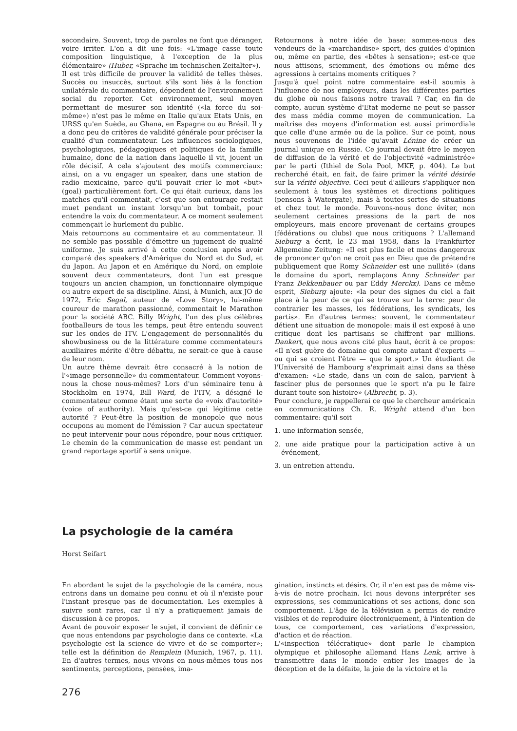secondaire. Souvent, trop de paroles ne font que déranger, voire irriter. L'on a dit une fois: «L'image casse toute composition linguistique, à l'exception de la plus élémentaire» (Huber, «Sprache im technischen Zeitalter»).
Il est très difficile de prouver la validité de telles thèses. Succès ou insuccès, surtout s'ils sont liés à la fonction unilatérale du commentaire, dépendent de l'environnement social du reporter. Cet environnement, seul moyen permettant de mesurer son identité («la force du soi-même») n'est pas le même en Italie qu'aux Etats Unis, en URSS qu'en Suède, au Ghana, en Espagne ou au Brésil. Il y a donc peu de critères de validité générale pour préciser la qualité d'un commentateur. Les influences sociologiques, psychologiques, pédagogiques et politiques de la famille humaine, donc de la nation dans laquelle il vit, jouent un rôle décisif. A cela s'ajoutent des motifs commerciaux: ainsi, on a vu engager un speaker, dans une station de radio mexicaine, parce qu'il pouvait crier le mot «but» (goal) particulièrement fort. Ce qui était curieux, dans les matches qu'il commentait, c'est que son entourage restait muet pendant un instant lorsqu'un but tombait, pour entendre la voix du commentateur. A ce moment seulement commençait le hurlement du public.
Mais retournons au commentaire et au commentateur. Il ne semble pas possible d'émettre un jugement de qualité uniforme. Je suis arrivé à cette conclusion après avoir comparé des speakers d'Amérique du Nord et du Sud, et du Japon. Au Japon et en Amérique du Nord, on emploie souvent deux commentateurs, dont l'un est presque toujours un ancien champion, un fonctionnaire olympique ou autre expert de sa discipline. Ainsi, à Munich, aux JO de 1972, Eric Segal, auteur de «Love Story», lui-même coureur de marathon passionné, commentait le Marathon pour la société ABC. Billy Wright, l'un des plus célèbres footballeurs de tous les temps, peut être entendu souvent sur les ondes de ITV. L'engagement de personnalités du showbusiness ou de la littérature comme commentateurs auxiliaires mérite d'être débattu, ne serait-ce que à cause de leur nom.
Un autre thème devrait être consacré à la notion de l'«image personnelle» du commentateur. Comment voyons-nous la chose nous-mêmes? Lors d'un séminaire tenu à Stockholm en 1974, Bill Ward, de l'ITV, a désigné le commentateur comme étant une sorte de «voix d'autorité» (voice of authority). Mais qu'est-ce qui légitime cette autorité ? Peut-être la position de monopole que nous occupons au moment de l'émission ? Car aucun spectateur ne peut intervenir pour nous répondre, pour nous critiquer. Le chemin de la communication de masse est pendant un grand reportage sportif à sens unique.
Retournons à notre idée de base: sommes-nous des vendeurs de la «marchandise» sport, des guides d'opinion ou, même en partie, des «bêtes à sensation»; est-ce que nous attisons, sciemment, des émotions ou même des agressions à certains moments critiques ?
Jusqu'à quel point notre commentaire est-il soumis à l'influence de nos employeurs, dans les différentes parties du globe où nous faisons notre travail ? Car, en fin de compte, aucun système d'Etat moderne ne peut se passer des mass média comme moyen de communication. La maîtrise des moyens d'information est aussi primordiale que celle d'une armée ou de la police. Sur ce point, nous nous souvenons de l'idée qu'avait Lénine de créer un journal unique en Russie. Ce journal devait être le moyen de diffusion de la vérité et de l'objectivité «administrée» par le parti (Ithiel de Sola Pool, MKF, p. 404). Le but recherché était, en fait, de faire primer la vérité désirée sur la vérité objective. Ceci peut d'ailleurs s'appliquer non seulement à tous les systèmes et directions politiques (pensons à Watergate), mais à toutes sortes de situations et chez tout le monde. Pouvons-nous donc éviter, non seulement certaines pressions de la part de nos employeurs, mais encore provenant de certains groupes (fédérations ou clubs) que nous critiquons ? L'allemand Sieburg a écrit, le 23 mai 1958, dans la Frankfurter Allgemeine Zeitung: «Il est plus facile et moins dangereux de prononcer qu'on ne croit pas en Dieu que de prétendre publiquement que Romy Schneider est une nullité» (dans le domaine du sport, remplaçons Anny Schneider par Franz Bekkenbauer ou par Eddy Merckx). Dans ce même esprit, Sieburg ajoute: «la peur des signes du ciel a fait place à la peur de ce qui se trouve sur la terre: peur de contrarier les masses, les fédérations, les syndicats, les partis». En d'autres termes: souvent, le commentateur détient une situation de monopole: mais il est exposé à une critique dont les partisans se chiffrent par millions. Dankert, que nous avons cité plus haut, écrit à ce propos: «Il n'est guère de domaine qui compte autant d'experts — ou qui se croient l'être — que le sport.» Un étudiant de l'Université de Hambourg s'exprimait ainsi dans sa thèse d'examen: «Le stade, dans un coin de salon, parvient à fasciner plus de personnes que le sport n'a pu le faire durant toute son histoire» (Albrecht, p. 3).
Pour conclure, je rappellerai ce que le chercheur américain en communications Ch. R. Wright attend d'un bon commentaire: qu'il soit
1. une information sensée,
2. une aide pratique pour la participation active à un événement,
3. un entretien attendu.
La psychologie de la caméra
Horst Seifart
En abordant le sujet de la psychologie de la caméra, nous entrons dans un domaine peu connu et où il n'existe pour l'instant presque pas de documentation. Les exemples à suivre sont rares, car il n'y a pratiquement jamais de discussion à ce propos.
Avant de pouvoir exposer le sujet, il convient de définir ce que nous entendons par psychologie dans ce contexte. «La psychologie est la science de vivre et de se comporter»; telle est la définition de Remplein (Munich, 1967, p. 11). En d'autres termes, nous vivons en nous-mêmes tous nos sentiments, perceptions, pensées, ima-
gination, instincts et désirs. Or, il n'en est pas de même vis-à-vis de notre prochain. Ici nous devons interpréter ses expressions, ses communications et ses actions, donc son comportement. L'âge de la télévision a permis de rendre visibles et de reproduire électroniquement, à l'intention de tous, ce comportement, ces variations d'expression, d'action et de réaction.
L'«inspection télécratique» dont parle le champion olympique et philosophe allemand Hans Lenk, arrive à transmettre dans le monde entier les images de la déception et de la défaite, la joie de la victoire et la
276